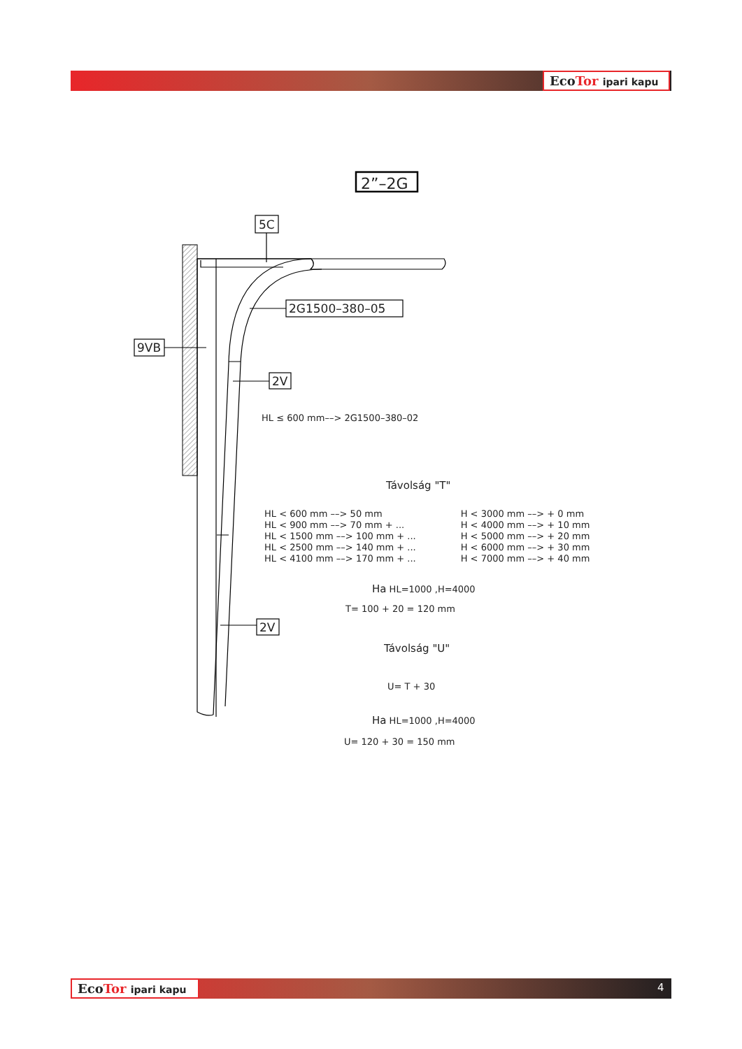EcoTor ipari kapu
EcoTor ipari kapu 4
2”–2G
5C
9VB
2G1500–380–05
2V
2V
HL ≤ 600 mm––> 2G1500–380–02
Távolság "T"
| HL < 600 mm ––> 50 mm | H < 3000 mm ––> + 0 mm |
| HL < 900 mm ––> 70 mm + ... | H < 4000 mm ––> + 10 mm |
| HL < 1500 mm ––> 100 mm + ... | H < 5000 mm ––> + 20 mm |
| HL < 2500 mm ––> 140 mm + ... | H < 6000 mm ––> + 30 mm |
| HL < 4100 mm ––> 170 mm + ... | H < 7000 mm ––> + 40 mm |
Ha HL=1000 ,H=4000
T= 100 + 20 = 120 mm
Távolság "U"
U= T + 30
Ha HL=1000 ,H=4000
U= 120 + 30 = 150 mm